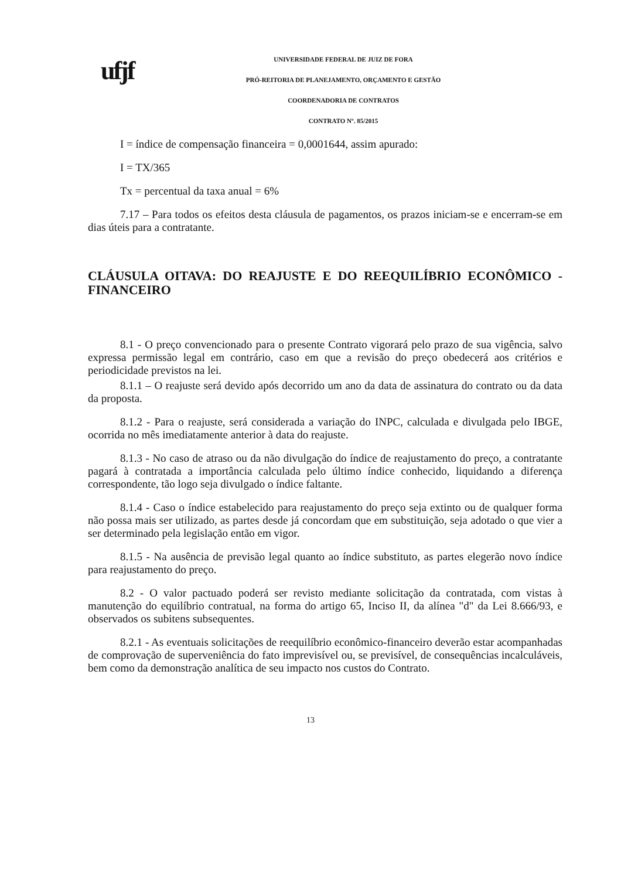ufjf
UNIVERSIDADE FEDERAL DE JUIZ DE FORA
PRÓ-REITORIA DE PLANEJAMENTO, ORÇAMENTO E GESTÃO
COORDENADORIA DE CONTRATOS
CONTRATO Nº. 85/2015
I = índice de compensação financeira = 0,0001644, assim apurado:
I = TX/365
Tx = percentual da taxa anual = 6%
7.17 – Para todos os efeitos desta cláusula de pagamentos, os prazos iniciam-se e encerram-se em dias úteis para a contratante.
CLÁUSULA OITAVA: DO REAJUSTE E DO REEQUILÍBRIO ECONÔMICO - FINANCEIRO
8.1 - O preço convencionado para o presente Contrato vigorará pelo prazo de sua vigência, salvo expressa permissão legal em contrário, caso em que a revisão do preço obedecerá aos critérios e periodicidade previstos na lei.
8.1.1 – O reajuste será devido após decorrido um ano da data de assinatura do contrato ou da data da proposta.
8.1.2 - Para o reajuste, será considerada a variação do INPC, calculada e divulgada pelo IBGE, ocorrida no mês imediatamente anterior à data do reajuste.
8.1.3 - No caso de atraso ou da não divulgação do índice de reajustamento do preço, a contratante pagará à contratada a importância calculada pelo último índice conhecido, liquidando a diferença correspondente, tão logo seja divulgado o índice faltante.
8.1.4 - Caso o índice estabelecido para reajustamento do preço seja extinto ou de qualquer forma não possa mais ser utilizado, as partes desde já concordam que em substituição, seja adotado o que vier a ser determinado pela legislação então em vigor.
8.1.5 - Na ausência de previsão legal quanto ao índice substituto, as partes elegerão novo índice para reajustamento do preço.
8.2 - O valor pactuado poderá ser revisto mediante solicitação da contratada, com vistas à manutenção do equilíbrio contratual, na forma do artigo 65, Inciso II, da alínea "d" da Lei 8.666/93, e observados os subitens subsequentes.
8.2.1 - As eventuais solicitações de reequilíbrio econômico-financeiro deverão estar acompanhadas de comprovação de superveniência do fato imprevisível ou, se previsível, de consequências incalculáveis, bem como da demonstração analítica de seu impacto nos custos do Contrato.
13